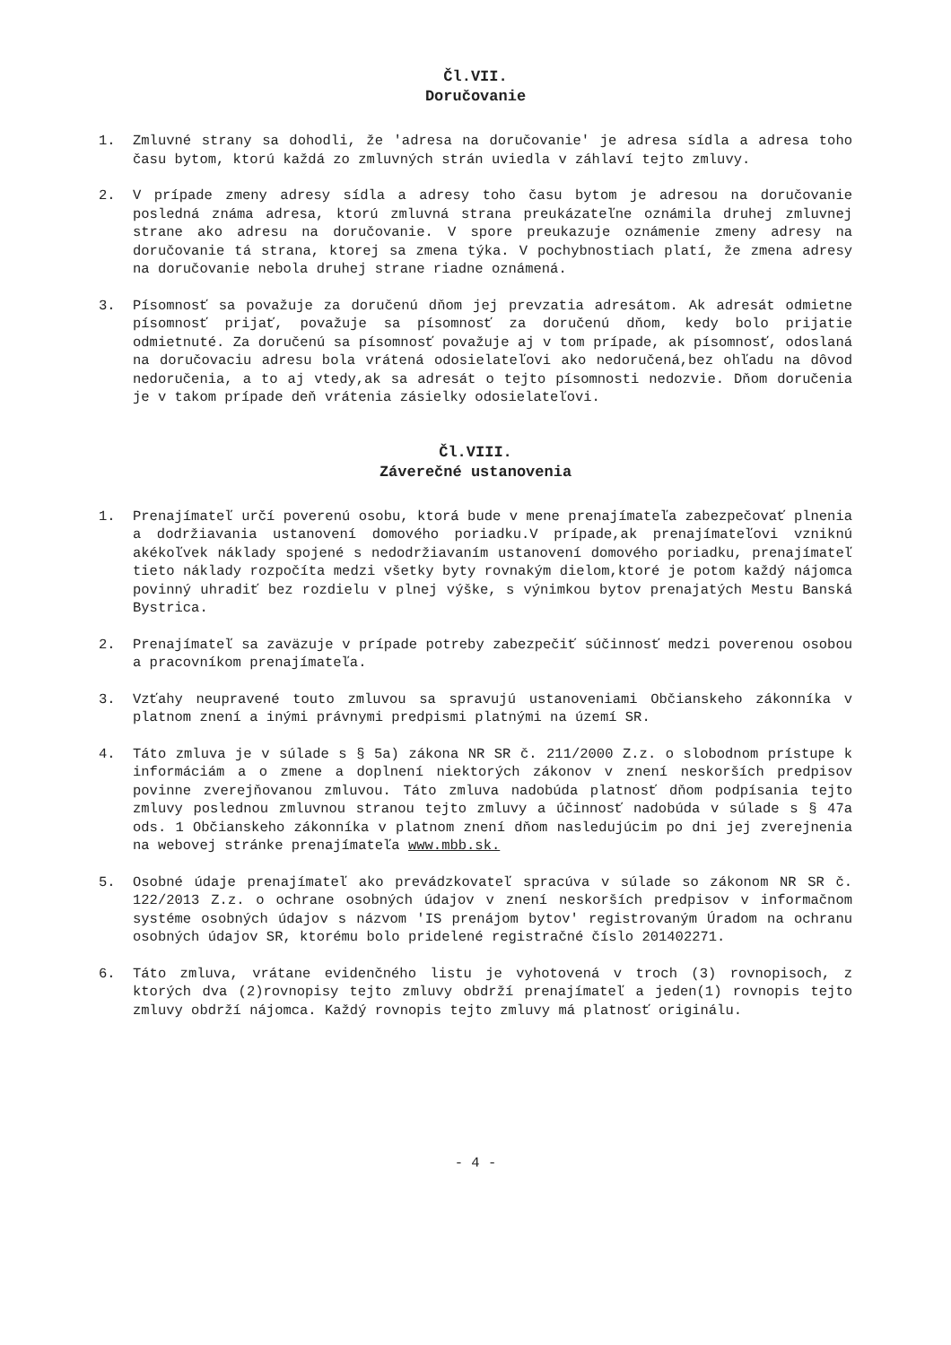Čl.VII.
Doručovanie
1. Zmluvné strany sa dohodli, že 'adresa na doručovanie' je adresa sídla a adresa toho času bytom, ktorú každá zo zmluvných strán uviedla v záhlaví tejto zmluvy.
2. V prípade zmeny adresy sídla a adresy toho času bytom je adresou na doručovanie posledná známa adresa, ktorú zmluvná strana preukázateľne oznámila druhej zmluvnej strane ako adresu na doručovanie. V spore preukazuje oznámenie zmeny adresy na doručovanie tá strana, ktorej sa zmena týka. V pochybnostiach platí, že zmena adresy na doručovanie nebola druhej strane riadne oznámená.
3. Písomnosť sa považuje za doručenú dňom jej prevzatia adresátom. Ak adresát odmietne písomnosť prijať, považuje sa písomnosť za doručenú dňom, kedy bolo prijatie odmietnuté. Za doručenú sa písomnosť považuje aj v tom prípade, ak písomnosť, odoslaná na doručovaciu adresu bola vrátená odosielateľovi ako nedoručená,bez ohľadu na dôvod nedoručenia, a to aj vtedy,ak sa adresát o tejto písomnosti nedozvie. Dňom doručenia je v takom prípade deň vrátenia zásielky odosielateľovi.
Čl.VIII.
Záverečné ustanovenia
1. Prenajímateľ určí poverenú osobu, ktorá bude v mene prenajímateľa zabezpečovať plnenia a dodržiavania ustanovení domového poriadku.V prípade,ak prenajímateľovi vzniknú akékoľvek náklady spojené s nedodržiavaním ustanovení domového poriadku, prenajímateľ tieto náklady rozpočíta medzi všetky byty rovnakým dielom,ktoré je potom každý nájomca povinný uhradiť bez rozdielu v plnej výške, s výnimkou bytov prenajatých Mestu Banská Bystrica.
2. Prenajímateľ sa zaväzuje v prípade potreby zabezpečiť súčinnosť medzi poverenou osobou a pracovníkom prenajímateľa.
3. Vzťahy neupravené touto zmluvou sa spravujú ustanoveniami Občianskeho zákonníka v platnom znení a inými právnymi predpismi platnými na území SR.
4. Táto zmluva je v súlade s § 5a) zákona NR SR č. 211/2000 Z.z. o slobodnom prístupe k informáciám a o zmene a doplnení niektorých zákonov v znení neskorších predpisov povinne zverejňovanou zmluvou. Táto zmluva nadobúda platnosť dňom podpísania tejto zmluvy poslednou zmluvnou stranou tejto zmluvy a účinnosť nadobúda v súlade s § 47a ods. 1 Občianskeho zákonníka v platnom znení dňom nasledujúcim po dni jej zverejnenia na webovej stránke prenajímateľa www.mbb.sk.
5. Osobné údaje prenajímateľ ako prevádzkovateľ spracúva v súlade so zákonom NR SR č. 122/2013 Z.z. o ochrane osobných údajov v znení neskorších predpisov v informačnom systéme osobných údajov s názvom 'IS prenájom bytov' registrovaným Úradom na ochranu osobných údajov SR, ktorému bolo pridelené registračné číslo 201402271.
6. Táto zmluva, vrátane evidenčného listu je vyhotovená v troch (3) rovnopisoch, z ktorých dva (2)rovnopisy tejto zmluvy obdrží prenajímateľ a jeden(1) rovnopis tejto zmluvy obdrží nájomca. Každý rovnopis tejto zmluvy má platnosť originálu.
- 4 -